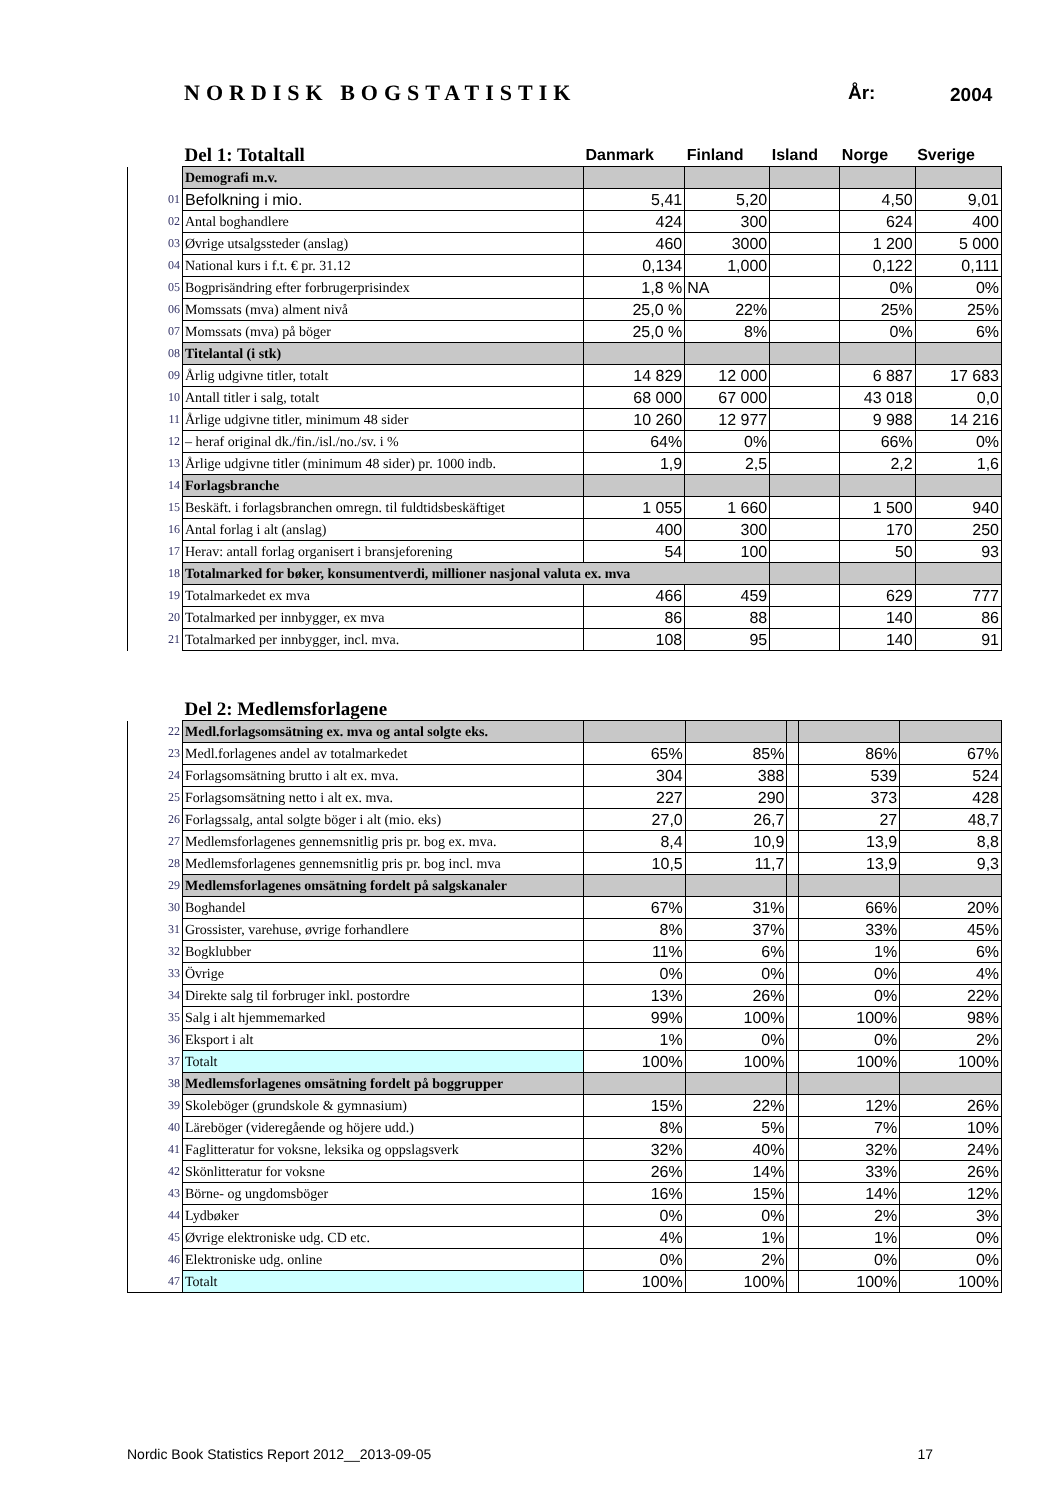NORDISK BOGSTATISTIK År: 2004
| | Del 1: Totaltall | Danmark | Finland | Island | Norge | Sverige |
| --- | --- | --- | --- | --- | --- | --- |
| | Demografi m.v. | | | | | |
| 01 | Befolkning i mio. | 5,41 | 5,20 | | 4,50 | 9,01 |
| 02 | Antal boghandlere | 424 | 300 | | 624 | 400 |
| 03 | Øvrige utsalgssteder (anslag) | 460 | 3000 | | 1 200 | 5 000 |
| 04 | National kurs i f.t. € pr. 31.12 | 0,134 | 1,000 | | 0,122 | 0,111 |
| 05 | Bogprisändring efter forbrugerprisindex | 1,8 % | NA | | 0% | 0% |
| 06 | Momssats (mva) alment nivå | 25,0 % | 22% | | 25% | 25% |
| 07 | Momssats (mva) på böger | 25,0 % | 8% | | 0% | 6% |
| 08 | Titelantal (i stk) | | | | | |
| 09 | Årlig udgivne titler, totalt | 14 829 | 12 000 | | 6 887 | 17 683 |
| 10 | Antall titler i salg, totalt | 68 000 | 67 000 | | 43 018 | 0,0 |
| 11 | Årlige udgivne titler, minimum 48 sider | 10 260 | 12 977 | | 9 988 | 14 216 |
| 12 | – heraf original dk./fin./isl./no./sv. i % | 64% | 0% | | 66% | 0% |
| 13 | Årlige udgivne titler (minimum 48 sider) pr. 1000 indb. | 1,9 | 2,5 | | 2,2 | 1,6 |
| 14 | Forlagsbranche | | | | | |
| 15 | Beskäft. i forlagsbranchen omregn. til fuldtidsbeskäftiget | 1 055 | 1 660 | | 1 500 | 940 |
| 16 | Antal forlag i alt (anslag) | 400 | 300 | | 170 | 250 |
| 17 | Herav: antall forlag organisert i bransjeforening | 54 | 100 | | 50 | 93 |
| 18 | Totalmarked for bøker, konsumentverdi, millioner nasjonal valuta ex. mva | | | | | |
| 19 | Totalmarkedet ex mva | 466 | 459 | | 629 | 777 |
| 20 | Totalmarked per innbygger, ex mva | 86 | 88 | | 140 | 86 |
| 21 | Totalmarked per innbygger, incl. mva. | 108 | 95 | | 140 | 91 |
| | Del 2: Medlemsforlagene | | | | | |
| --- | --- | --- | --- | --- | --- | --- |
| 22 | Medl.forlagsomsätning ex. mva og antal solgte eks. | | | | | |
| 23 | Medl.forlagenes andel av totalmarkedet | 65% | 85% | | 86% | 67% |
| 24 | Forlagsomsätning brutto i alt ex. mva. | 304 | 388 | | 539 | 524 |
| 25 | Forlagsomsätning netto i alt ex. mva. | 227 | 290 | | 373 | 428 |
| 26 | Forlagssalg, antal solgte böger i alt (mio. eks) | 27,0 | 26,7 | | 27 | 48,7 |
| 27 | Medlemsforlagenes gennemsnitlig pris pr. bog ex. mva. | 8,4 | 10,9 | | 13,9 | 8,8 |
| 28 | Medlemsforlagenes gennemsnitlig pris pr. bog incl. mva | 10,5 | 11,7 | | 13,9 | 9,3 |
| 29 | Medlemsforlagenes omsätning fordelt på salgskanaler | | | | | |
| 30 | Boghandel | 67% | 31% | | 66% | 20% |
| 31 | Grossister, varehuse, øvrige forhandlere | 8% | 37% | | 33% | 45% |
| 32 | Bogklubber | 11% | 6% | | 1% | 6% |
| 33 | Övrige | 0% | 0% | | 0% | 4% |
| 34 | Direkte salg til forbruger inkl. postordre | 13% | 26% | | 0% | 22% |
| 35 | Salg i alt hjemmemarked | 99% | 100% | | 100% | 98% |
| 36 | Eksport i alt | 1% | 0% | | 0% | 2% |
| 37 | Totalt | 100% | 100% | | 100% | 100% |
| 38 | Medlemsforlagenes omsätning fordelt på boggrupper | | | | | |
| 39 | Skoleböger (grundskole & gymnasium) | 15% | 22% | | 12% | 26% |
| 40 | Läreböger (videregående og höjere udd.) | 8% | 5% | | 7% | 10% |
| 41 | Faglitteratur for voksne, leksika og oppslagsverk | 32% | 40% | | 32% | 24% |
| 42 | Skönlitteratur for voksne | 26% | 14% | | 33% | 26% |
| 43 | Börne- og ungdomsböger | 16% | 15% | | 14% | 12% |
| 44 | Lydbøker | 0% | 0% | | 2% | 3% |
| 45 | Øvrige elektroniske udg. CD etc. | 4% | 1% | | 1% | 0% |
| 46 | Elektroniske udg. online | 0% | 2% | | 0% | 0% |
| 47 | Totalt | 100% | 100% | | 100% | 100% |
Nordic Book Statistics Report 2012__2013-09-05 17